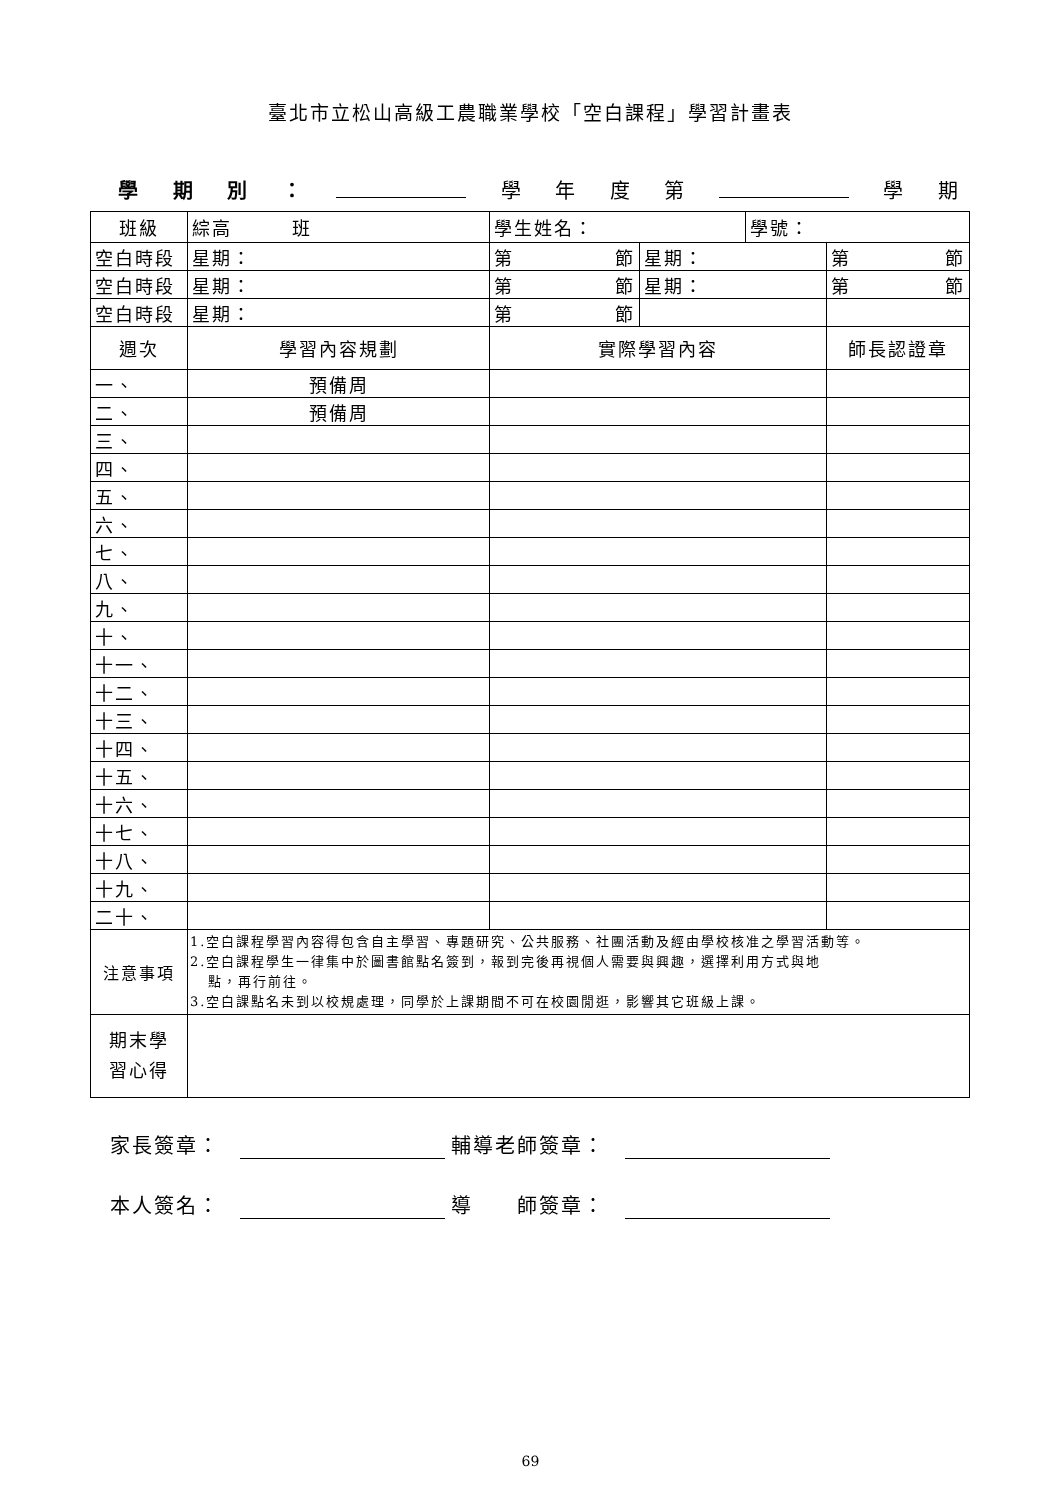臺北市立松山高級工農職業學校「空白課程」學習計畫表
學期別 ： 學年度第 學 期
| 班級 | | 綜高 班 | 學生姓名： | | 學號： | |
| 空白時段 | | 星期： | 第 節 | 星期： | | 第 節 |
| 空白時段 | | 星期： | 第 節 | 星期： | | 第 節 |
| 空白時段 | | 星期： | 第 節 | | | |
| 週次 | 學習內容規劃 | | 實際學習內容 | | | 師長認證章 |
| 一、 | 預備周 | | | | | |
| 二、 | 預備周 | | | | | |
| 三、 | | | | | | |
| 四、 | | | | | | |
| 五、 | | | | | | |
| 六、 | | | | | | |
| 七、 | | | | | | |
| 八、 | | | | | | |
| 九、 | | | | | | |
| 十、 | | | | | | |
| 十一、 | | | | | | |
| 十二、 | | | | | | |
| 十三、 | | | | | | |
| 十四、 | | | | | | |
| 十五、 | | | | | | |
| 十六、 | | | | | | |
| 十七、 | | | | | | |
| 十八、 | | | | | | |
| 十九、 | | | | | | |
| 二十、 | | | | | | |
| 注意事項 | 1.空白課程學習內容得包含自主學習、專題研究、公共服務、社團活動及經由學校核准之學習活動等。 2.空白課程學生一律集中於圖書館點名簽到，報到完後再視個人需要與興趣，選擇利用方式與地 點，再行前往。 3.空白課點名未到以校規處理，同學於上課期間不可在校園閒逛，影響其它班級上課。 | | | | | |
| 期末學 習心得 | | | | | | |
家長簽章： 輔導老師簽章：
本人簽名： 導　　師簽章：
69